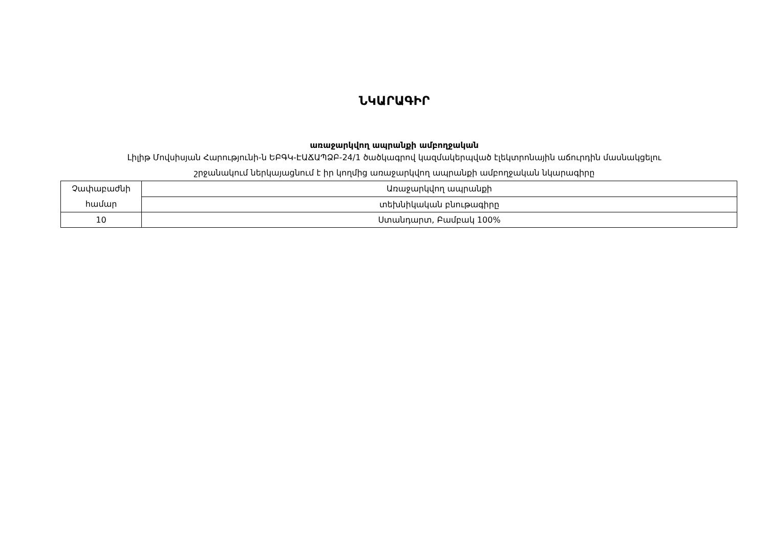ՆԿԱՐԱԳԻՐ
առաջարկվող ապրանքի ամբողջական
Լիլիթ Մովսիսյան Հարությունի-ն ԵԲԳԿ-ԷԱՃԱՊՁԲ-24/1 ծածկագրով կազմակերպված էլեկտրոնային աճուրդին մասնակցելու
շրջանակում ներկայացնում է իր կողմից առաջարկվող ապրանքի ամբողջական նկարագիրը
| Չափաբաժնի համար | Առաջարկվող ապրանքի |
| | տեխնիկական բնութագիրը |
| 10 | Ստանդարտ, Բամբակ 100% |